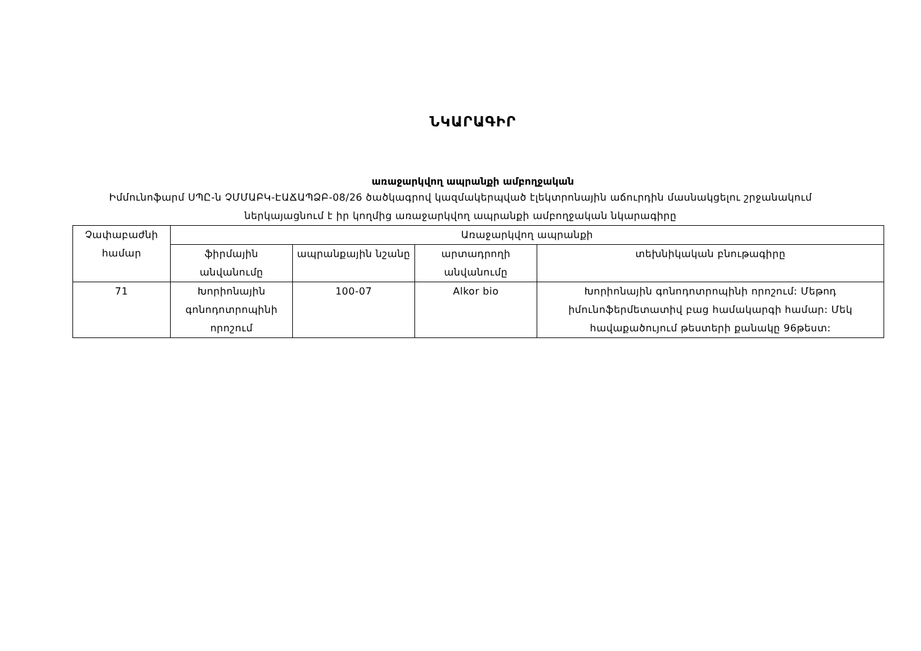ՆԿԱՐԱԳԻՐ
առաջարկվող ապրանքի ամբողջական
Իմմունոֆարմ ՍՊԸ-ն ՉՄՄԱԲԿ-ԷԱՃԱՊՁԲ-08/26 ծածկագրով կազմակերպված էլեկտրոնային աճուրդին մասնակցելու շրջանակում ներկայացնում է իր կողմից առաջարկվող ապրանքի ամբողջական նկարագիրը
| Չափաբաժնի համար | Առաջարկվող ապրանքի | | | |
| --- | --- | --- | --- | --- |
| | ֆիրմային անվանումը | ապրանքային նշանը | արտադրողի անվանումը | տեխնիկական բնութագիրը |
| 71 | Խորիոնային գոնոդոտրոպինի որոշում | 100-07 | Alkor bio | Խորիոնային գոնոդոտրոպինի որոշում: Մեթոդ իմունոֆերմետատիվ բաց համակարգի համար: Մեկ հավաքածույում թեստերի քանակը 96թեստ: |